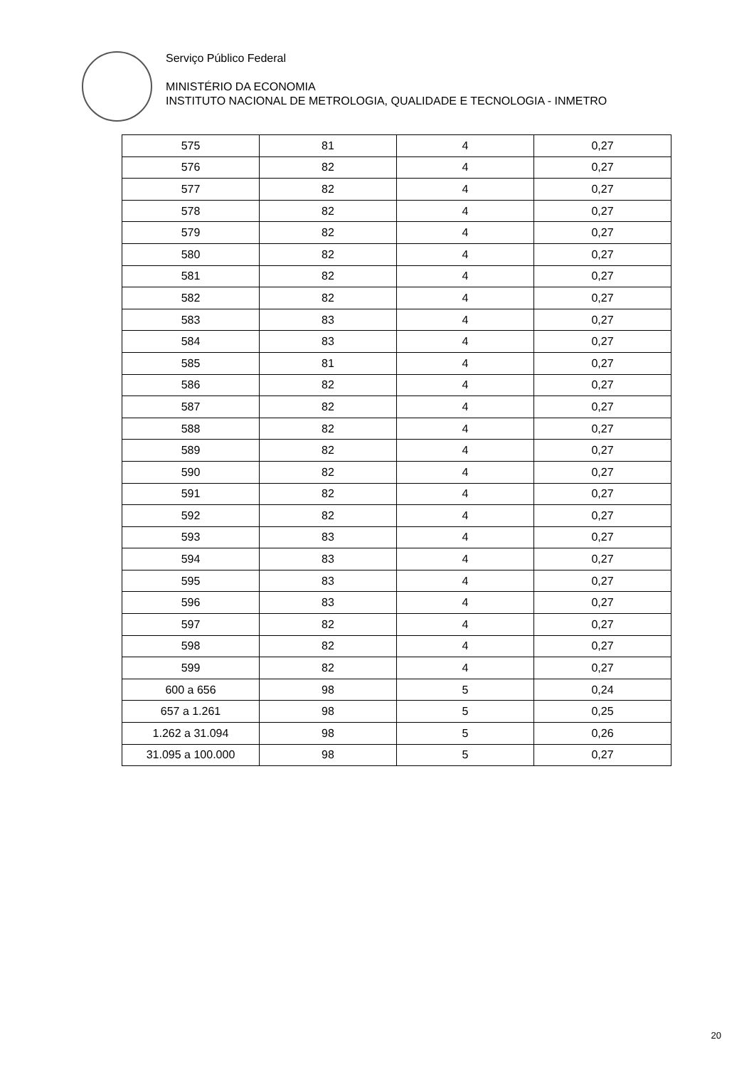Serviço Público Federal
MINISTÉRIO DA ECONOMIA
INSTITUTO NACIONAL DE METROLOGIA, QUALIDADE E TECNOLOGIA - INMETRO
| 575 | 81 | 4 | 0,27 |
| 576 | 82 | 4 | 0,27 |
| 577 | 82 | 4 | 0,27 |
| 578 | 82 | 4 | 0,27 |
| 579 | 82 | 4 | 0,27 |
| 580 | 82 | 4 | 0,27 |
| 581 | 82 | 4 | 0,27 |
| 582 | 82 | 4 | 0,27 |
| 583 | 83 | 4 | 0,27 |
| 584 | 83 | 4 | 0,27 |
| 585 | 81 | 4 | 0,27 |
| 586 | 82 | 4 | 0,27 |
| 587 | 82 | 4 | 0,27 |
| 588 | 82 | 4 | 0,27 |
| 589 | 82 | 4 | 0,27 |
| 590 | 82 | 4 | 0,27 |
| 591 | 82 | 4 | 0,27 |
| 592 | 82 | 4 | 0,27 |
| 593 | 83 | 4 | 0,27 |
| 594 | 83 | 4 | 0,27 |
| 595 | 83 | 4 | 0,27 |
| 596 | 83 | 4 | 0,27 |
| 597 | 82 | 4 | 0,27 |
| 598 | 82 | 4 | 0,27 |
| 599 | 82 | 4 | 0,27 |
| 600 a 656 | 98 | 5 | 0,24 |
| 657 a 1.261 | 98 | 5 | 0,25 |
| 1.262 a 31.094 | 98 | 5 | 0,26 |
| 31.095 a 100.000 | 98 | 5 | 0,27 |
20